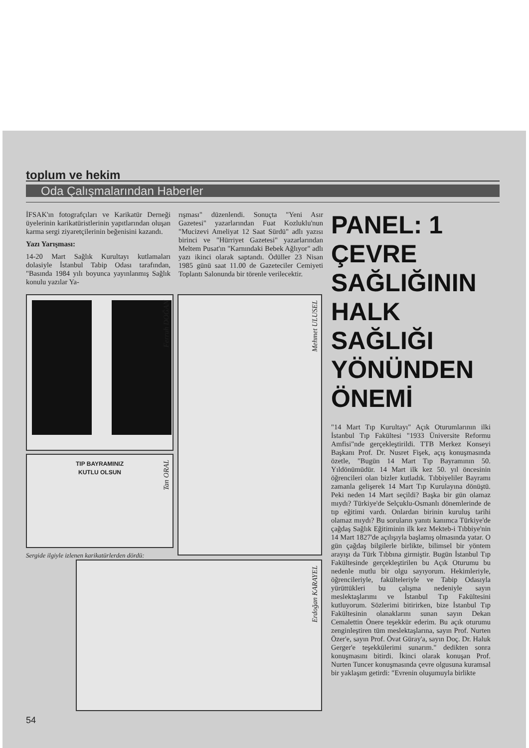toplum ve hekim
Oda Çalışmalarından Haberler
İFSAK'ın fotografçıları ve Karikatür Derneği üyelerinin karikatüristlerinin yapıtlarından oluşan karma sergi ziyaretçilerinin beğenisini kazandı.
Yazı Yarışması:
14-20 Mart Sağlık Kurultayı kutlamaları dolasiyle İstanbul Tabip Odası tarafından, "Basında 1984 yılı boyunca yayınlanmış Sağlık konulu yazılar Ya-
rışması" düzenlendi. Sonuçta "Yeni Asır Gazetesi" yazarlarından Fuat Kozluklu'nun "Mucizevi Ameliyat 12 Saat Sürdü" adlı yazısı birinci ve "Hürriyet Gazetesi" yazarlarından Meltem Pusat'ın "Karnındaki Bebek Ağlıyor" adlı yazı ikinci olarak saptandı. Ödüller 23 Nisan 1985 günü saat 11.00 de Gazeteciler Cemiyeti Toplantı Salonunda bir törenle verilecektir.
Ferruh DOĞAN
TIP BAYRAMINIZ
KUTLU OLSUN
Tan ORAL
Sergide ilgiyle izlenen karikatürlerden dördü:
Mehmet ULUSEL
Erdoğan KARAYEL
54
PANEL: 1
ÇEVRE
SAĞLIĞININ
HALK
SAĞLIĞI
YÖNÜNDEN
ÖNEMİ
"14 Mart Tıp Kurultayı" Açık Oturumlarının ilki İstanbul Tıp Fakültesi "1933 Üniversite Reformu Amfisi"nde gerçekleştirildi. TTB Merkez Konseyi Başkanı Prof. Dr. Nusret Fişek, açış konuşmasında özetle, "Bugün 14 Mart Tıp Bayramının 50. Yıldönümüdür. 14 Mart ilk kez 50. yıl öncesinin öğrencileri olan bizler kutladık. Tıbbiyeliler Bayramı zamanla gelişerek 14 Mart Tıp Kurulayına dönüştü. Peki neden 14 Mart seçildi? Başka bir gün olamaz mıydı? Türkiye'de Selçuklu-Osmanlı dönemlerinde de tıp eğitimi vardı. Onlardan birinin kuruluş tarihi olamaz mıydı? Bu soruların yanıtı kanımca Türkiye'de çağdaş Sağlık Eğitiminin ilk kez Mekteb-i Tıbbiye'nin 14 Mart 1827'de açılışıyla başlamış olmasında yatar. O gün çağdaş bilgilerle birlikte, bilimsel bir yöntem arayışı da Türk Tıbbına girmiştir. Bugün İstanbul Tıp Fakültesinde gerçekleştirilen bu Açık Oturumu bu nedenle mutlu bir olgu sayıyorum. Hekimleriyle, öğrencileriyle, fakülteleriyle ve Tabip Odasıyla yürüttükleri bu çalışma nedeniyle sayın meslektaşlarımı ve İstanbul Tıp Fakültesini kutluyorum. Sözlerimi bitirirken, bize İstanbul Tıp Fakültesinin olanaklarını sunan sayın Dekan Cemalettin Önere teşekkür ederim. Bu açık oturumu zenginleştiren tüm meslektaşlarına, sayın Prof. Nurten Özer'e, sayın Prof. Övat Güray'a, sayın Doç. Dr. Haluk Gerger'e teşekkülerimi sunarım." dedikten sonra konuşmasını bitirdi. İkinci olarak konuşan Prof. Nurten Tuncer konuşmasında çevre olgusuna kuramsal bir yaklaşım getirdi: "Evrenin oluşumuyla birlikte